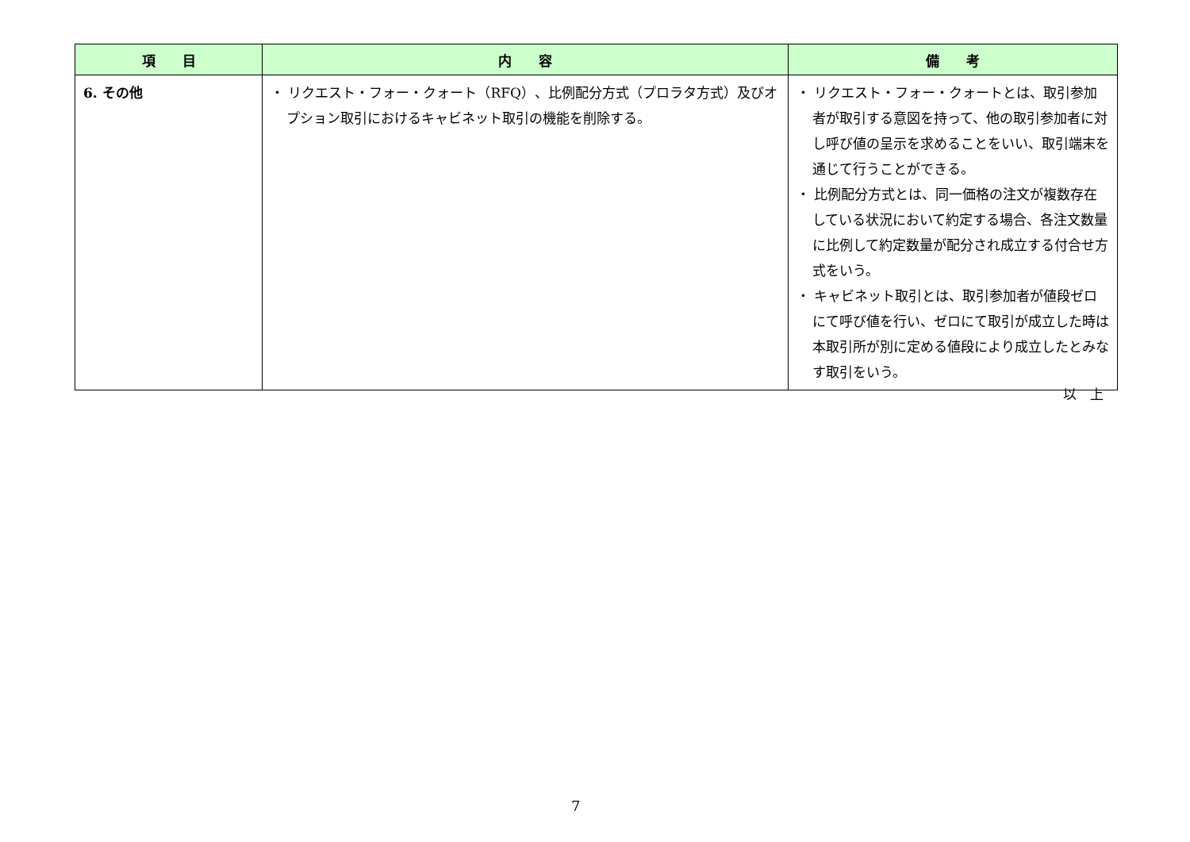| 項 目 | 内 容 | 備 考 |
| --- | --- | --- |
| 6. その他 | ・ リクエスト・フォー・クォート（RFQ）、比例配分方式（プロラタ方式）及びオプション取引におけるキャビネット取引の機能を削除する。 | ・ リクエスト・フォー・クォートとは、取引参加者が取引する意図を持って、他の取引参加者に対し呼び値の呈示を求めることをいい、取引端末を通じて行うことができる。 ・ 比例配分方式とは、同一価格の注文が複数存在している状況において約定する場合、各注文数量に比例して約定数量が配分され成立する付合せ方式をいう。 ・ キャビネット取引とは、取引参加者が値段ゼロにて呼び値を行い、ゼロにて取引が成立した時は本取引所が別に定める値段により成立したとみなす取引をいう。 |
以　上
7